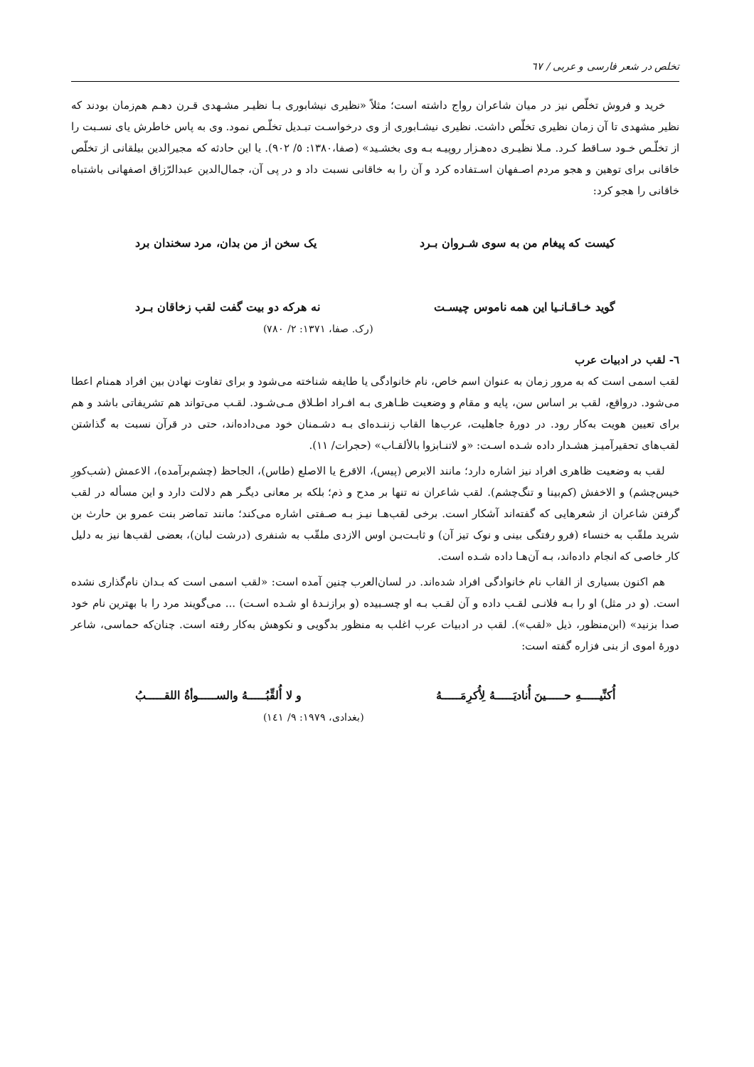تخلص در شعر فارسی و عربی / ٦٧
خرید و فروش تخلّص نیز در میان شاعران رواج داشته است؛ مثلاً «نظیری نیشابوری بـا نظیـر مشـهدی قـرن دهـم هم‌زمان بودند که نظیر مشهدی تا آن زمان نظیری تخلّص داشت. نظیری نیشـابوری از وی درخواسـت تبـدیل تخلّـص نمود. وی به پاس خاطرش یای نسـبت را از تخلّـص خـود سـاقط کـرد. مـلا نظیـری ده‌هـزار روپیـه بـه وی بخشـید» (صفا،١٣٨٠: ٥/ ٩٠٢). یا این حادثه که مجیرالدین بیلقانی از تخلّص خاقانی برای توهین و هجو مردم اصـفهان اسـتفاده کرد و آن را به خاقانی نسبت داد و در پی آن، جمال‌الدین عبدالرّزاق اصفهانی باشتباه خاقانی را هجو کرد:
کیست که پیغام من به سوی شـروان بـرد یک سخن از من بدان، مرد سخندان برد
گوید خـاقـانـیا این همه ناموس چیسـت نه هرکه دو بیت گفت لقب زخاقان بـرد
(رک. صفا، ١٣٧١: ٢/ ٧٨٠)
٦- لقب در ادبیات عرب
لقب اسمی است که به مرور زمان به عنوان اسم خاص، نام خانوادگی یا طایفه شناخته می‌شود و برای تفاوت نهادن بین افراد همنام اعطا می‌شود. درواقع، لقب بر اساس سن، پایه و مقام و وضعیت ظـاهری بـه افـراد اطـلاق مـی‌شـود. لقـب می‌تواند هم تشریفاتی باشد و هم برای تعیین هویت به‌کار رود. در دورۀ جاهلیت، عرب‌ها القاب زننـده‌ای بـه دشـمنان خود می‌داده‌اند، حتی در قرآن نسبت به گذاشتن لقب‌های تحقیرآمیـز هشـدار داده شـده اسـت: «و لاتنـابزوا بالألقـاب» (حجرات/ ١١).
لقب به وضعیت ظاهری افراد نیز اشاره دارد؛ مانند الابرص (پیس)، الاقرع یا الاصلع (طاس)، الجاحظ (چشم‌برآمده)، الاعمش (شب‌کورِ خیس‌چشم) و الاخفش (کم‌بینا و تنگ‌چشم). لقب شاعران نه تنها بر مدح و ذم؛ بلکه بر معانی دیگـر هم دلالت دارد و این مسأله در لقب گرفتن شاعران از شعرهایی که گفته‌اند آشکار است. برخی لقب‌هـا نیـز بـه صـفتی اشاره می‌کند؛ مانند تماضر بنت عمرو بن حارث بن شرید ملقّب به خنساء (فرو رفتگی بینی و نوک تیز آن) و ثابـت‌بـن اوس الازدی ملقّب به شنفری (درشت لبان)، بعضی لقب‌ها نیز به دلیل کار خاصی که انجام داده‌اند، بـه آن‌هـا داده شـده است.
هم اکنون بسیاری از القاب نام خانوادگی افراد شده‌اند. در لسان‌العرب چنین آمده است: «لقب اسمی است که بـدان نام‌گذاری نشده است. (و در مثل) او را بـه فلانـی لقـب داده و آن لقـب بـه او چسـبیده (و برازنـدۀ او شـده اسـت) ... می‌گویند مرد را با بهترین نام خود صدا بزنید» (ابن‌منظور، ذیل «لقب»). لقب در ادبیات عرب اغلب به منظور بدگویی و نکوهش به‌کار رفته است. چنان‌که حماسی، شاعر دورۀ اموی از بنی فزاره گفته است:
أُکنِّیـــــهِ حـــــینَ أُنادیَـــــهُ لِأُکرِمَـــــهُ و لا أُلقِّبُـــــهُ والســـــوأةُ اللقـــــبُ
(بغدادی، ١٩٧٩: ٩/ ١٤١)